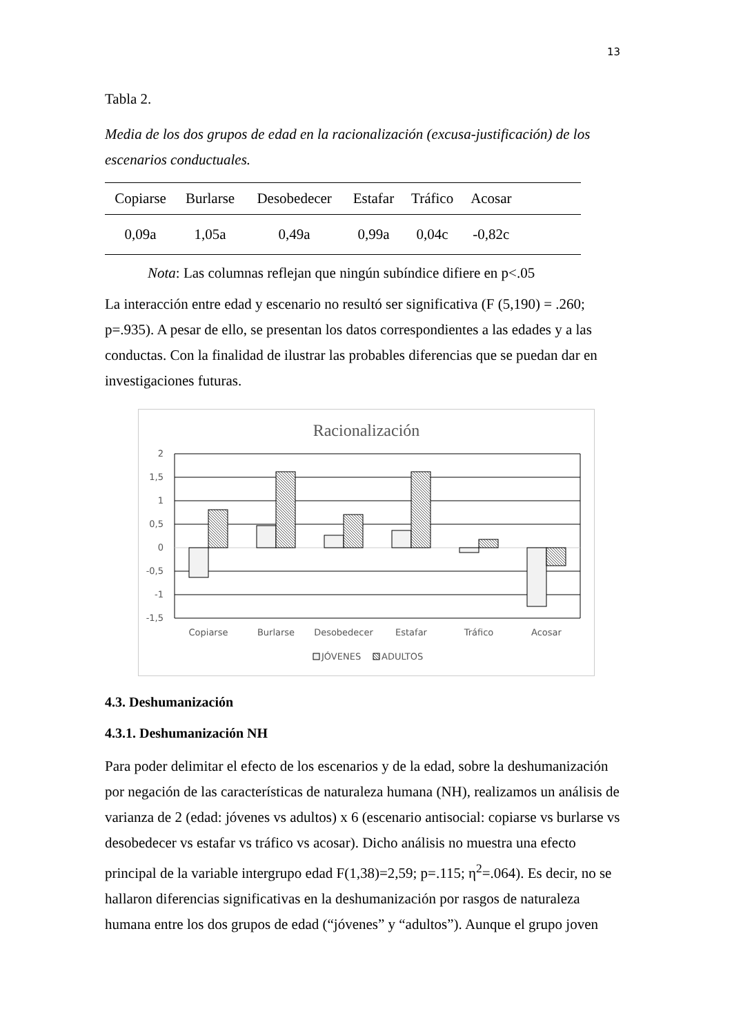13
Tabla 2.
Media de los dos grupos de edad en la racionalización (excusa-justificación) de los escenarios conductuales.
| Copiarse | Burlarse | Desobedecer | Estafar | Tráfico | Acosar | |
| --- | --- | --- | --- | --- | --- | --- |
| 0,09a | 1,05a | 0,49a | 0,99a | 0,04c | -0,82c | |
Nota: Las columnas reflejan que ningún subíndice difiere en p<.05
La interacción entre edad y escenario no resultó ser significativa (F (5,190) = .260; p=.935). A pesar de ello, se presentan los datos correspondientes a las edades y a las conductas. Con la finalidad de ilustrar las probables diferencias que se puedan dar en investigaciones futuras.
Racionalización
2
1,5
1
0,5
0
-0,5
-1
-1,5
Copiarse
Burlarse
Desobedecer
Estafar
Tráfico
Acosar
JÓVENES
ADULTOS
4.3. Deshumanización
4.3.1. Deshumanización NH
Para poder delimitar el efecto de los escenarios y de la edad, sobre la deshumanización por negación de las características de naturaleza humana (NH), realizamos un análisis de varianza de 2 (edad: jóvenes vs adultos) x 6 (escenario antisocial: copiarse vs burlarse vs desobedecer vs estafar vs tráfico vs acosar). Dicho análisis no muestra una efecto principal de la variable intergrupo edad F(1,38)=2,59; p=.115; η<sup>2</sup>=.064). Es decir, no se hallaron diferencias significativas en la deshumanización por rasgos de naturaleza humana entre los dos grupos de edad (“jóvenes” y “adultos”). Aunque el grupo joven